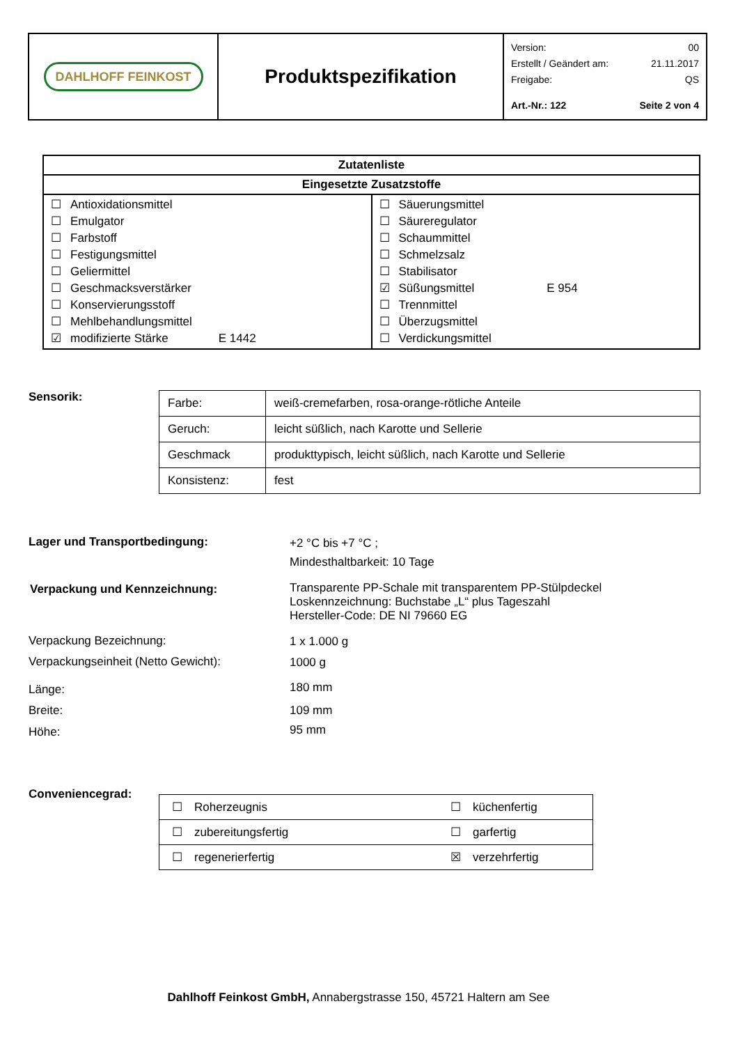| DAHLHOFF FEINKOST | Produktspezifikation | Version: 00 Erstellt / Geändert am: 21.11.2017 Freigabe: QS Art.-Nr.: 122 Seite 2 von 4 |
| Zutatenliste | |
| --- | --- |
| Eingesetzte Zusatzstoffe | |
| ☐ Antioxidationsmittel ☐ Emulgator ☐ Farbstoff ☐ Festigungsmittel ☐ Geliermittel ☐ Geschmacksverstärker ☐ Konservierungsstoff ☐ Mehlbehandlungsmittel ☑ modifizierte Stärke E 1442 | ☐ Säuerungsmittel ☐ Säureregulator ☐ Schaummittel ☐ Schmelzsalz ☐ Stabilisator ☑ Süßungsmittel E 954 ☐ Trennmittel ☐ Überzugsmittel ☐ Verdickungsmittel |
Sensorik:
| Farbe: | weiß-cremefarben, rosa-orange-rötliche Anteile |
| Geruch: | leicht süßlich, nach Karotte und Sellerie |
| Geschmack | produkttypisch, leicht süßlich, nach Karotte und Sellerie |
| Konsistenz: | fest |
Lager und Transportbedingung:
+2 °C bis +7 °C ;
Mindesthaltbarkeit: 10 Tage
Verpackung und Kennzeichnung:
Transparente PP-Schale mit transparentem PP-Stülpdeckel
Loskennzeichnung: Buchstabe „L“ plus Tageszahl
Hersteller-Code: DE NI 79660 EG
Verpackung Bezeichnung: 1 x 1.000 g
Verpackungseinheit (Netto Gewicht):
1000 g
Länge: 180 mm
Breite: 109 mm
Höhe: 95 mm
Conveniencegrad:
| ☐ | Roherzeugnis | ☐ | küchenfertig |
| ☐ | zubereitungsfertig | ☐ | garfertig |
| ☐ | regenerierfertig | ☒ | verzehrfertig |
Dahlhoff Feinkost GmbH, Annabergstrasse 150, 45721 Haltern am See